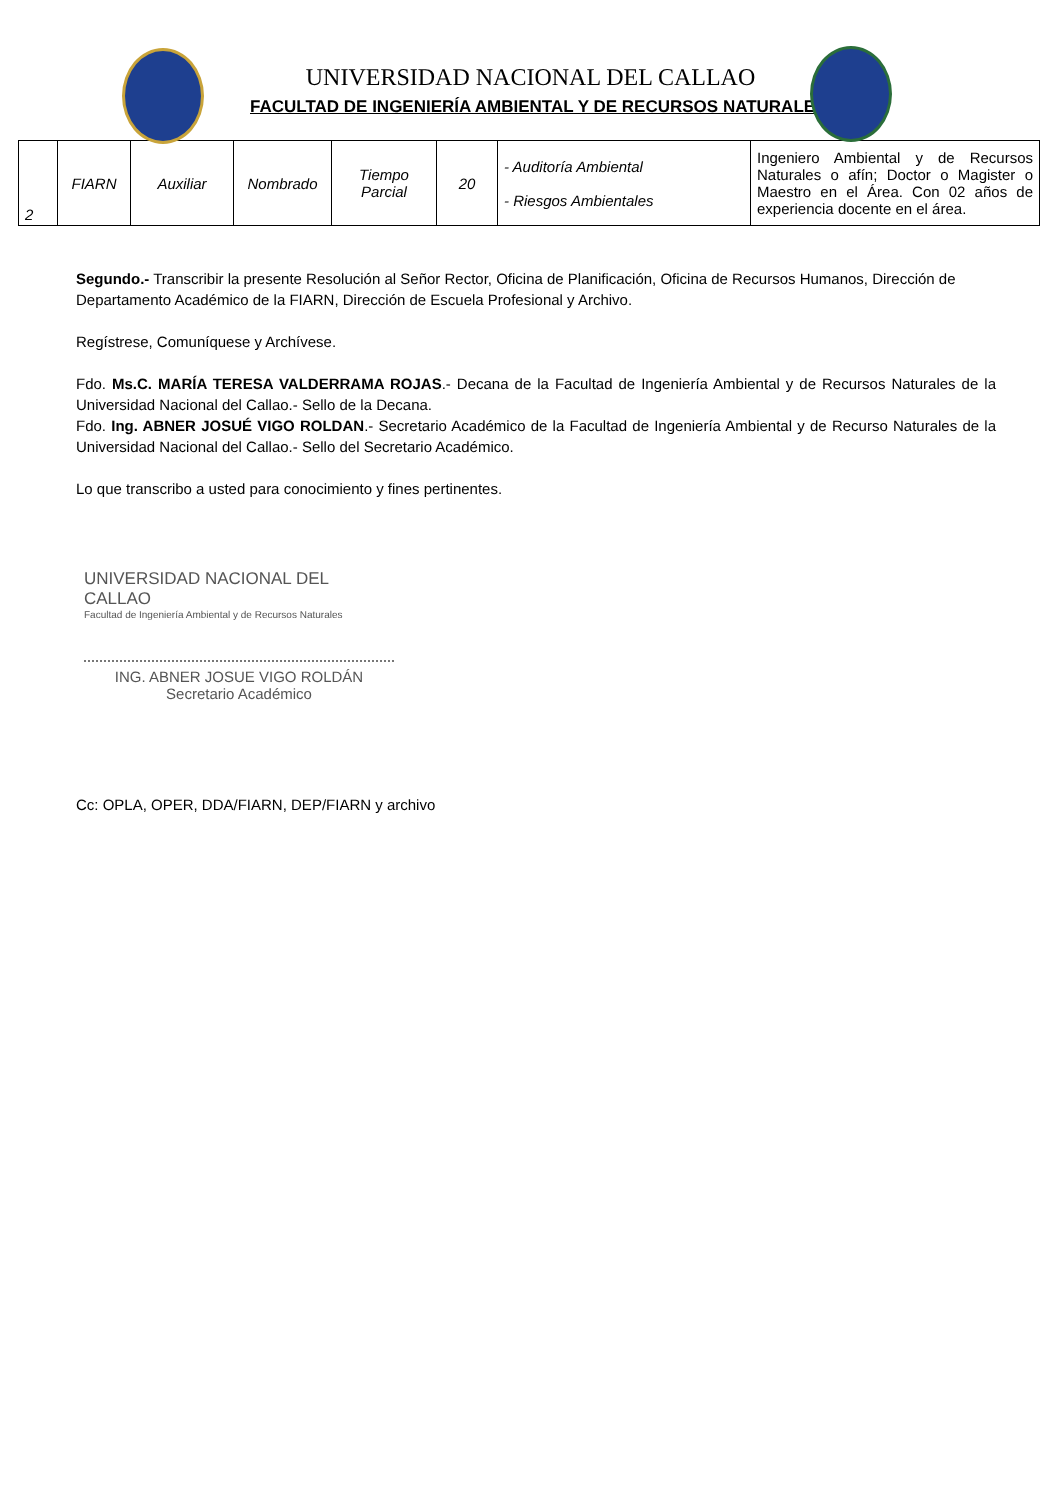UNIVERSIDAD NACIONAL DEL CALLAO
FACULTAD DE INGENIERÍA AMBIENTAL Y DE RECURSOS NATURALES
| 2 | FIARN | Auxiliar | Nombrado | Tiempo Parcial | 20 | - Auditoría Ambiental - Riesgos Ambientales | Ingeniero Ambiental y de Recursos Naturales o afín; Doctor o Magister o Maestro en el Área. Con 02 años de experiencia docente en el área. |
Segundo.- Transcribir la presente Resolución al Señor Rector, Oficina de Planificación, Oficina de Recursos Humanos, Dirección de Departamento Académico de la FIARN, Dirección de Escuela Profesional y Archivo.
Regístrese, Comuníquese y Archívese.
Fdo. Ms.C. MARÍA TERESA VALDERRAMA ROJAS.- Decana de la Facultad de Ingeniería Ambiental y de Recursos Naturales de la Universidad Nacional del Callao.- Sello de la Decana.
Fdo. Ing. ABNER JOSUÉ VIGO ROLDAN.- Secretario Académico de la Facultad de Ingeniería Ambiental y de Recurso Naturales de la Universidad Nacional del Callao.- Sello del Secretario Académico.
Lo que transcribo a usted para conocimiento y fines pertinentes.
UNIVERSIDAD NACIONAL DEL CALLAO
Facultad de Ingeniería Ambiental y de Recursos Naturales
ING. ABNER JOSUE VIGO ROLDÁN
Secretario Académico
Cc: OPLA, OPER, DDA/FIARN, DEP/FIARN y archivo